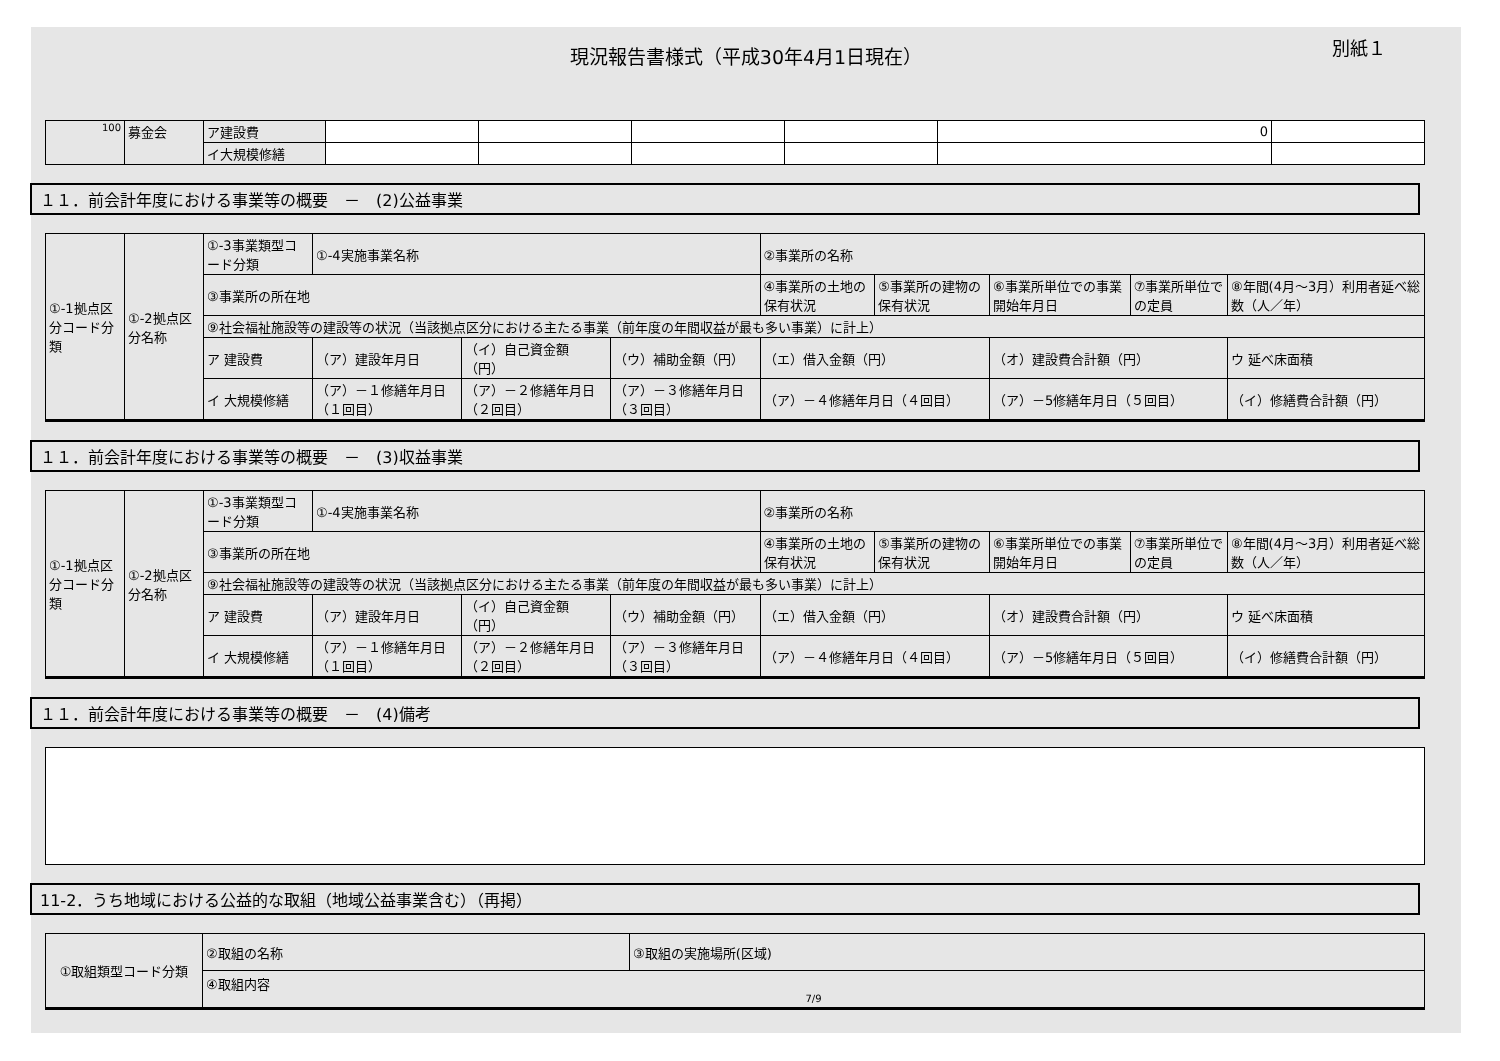現況報告書様式（平成30年4月1日現在） 別紙１
| 100 | 募金会 | ア建設費 | | | | | 0 | |
| | | イ大規模修繕 | | | | | | |
１１．前会計年度における事業等の概要　－　(2)公益事業
| ①-1拠点区分コード分類 | ①-2拠点区分名称 | ①-3事業類型コード分類 | ①-4実施事業名称 | | | ②事業所の名称 | | | | |
| | | ③事業所の所在地 | | | | ④事業所の土地の保有状況 | ⑤事業所の建物の保有状況 | ⑥事業所単位での事業開始年月日 | ⑦事業所単位での定員 | ⑧年間(4月～3月）利用者延べ総数（人／年） |
| | | ⑨社会福祉施設等の建設等の状況（当該拠点区分における主たる事業（前年度の年間収益が最も多い事業）に計上） | | | | | | | | |
| | | ア 建設費 | （ア）建設年月日 | （イ）自己資金額（円） | （ウ）補助金額（円） | （エ）借入金額（円） | | （オ）建設費合計額（円） | | ウ 延べ床面積 |
| | | イ 大規模修繕 | （ア）－１修繕年月日（１回目） | （ア）－２修繕年月日（２回目） | （ア）－３修繕年月日（３回目） | （ア）－４修繕年月日（４回目） | | （ア）－5修繕年月日（５回目） | | （イ）修繕費合計額（円） |
１１．前会計年度における事業等の概要　－　(3)収益事業
| ①-1拠点区分コード分類 | ①-2拠点区分名称 | ①-3事業類型コード分類 | ①-4実施事業名称 | | | ②事業所の名称 | | | | |
| | | ③事業所の所在地 | | | | ④事業所の土地の保有状況 | ⑤事業所の建物の保有状況 | ⑥事業所単位での事業開始年月日 | ⑦事業所単位での定員 | ⑧年間(4月～3月）利用者延べ総数（人／年） |
| | | ⑨社会福祉施設等の建設等の状況（当該拠点区分における主たる事業（前年度の年間収益が最も多い事業）に計上） | | | | | | | | |
| | | ア 建設費 | （ア）建設年月日 | （イ）自己資金額（円） | （ウ）補助金額（円） | （エ）借入金額（円） | | （オ）建設費合計額（円） | | ウ 延べ床面積 |
| | | イ 大規模修繕 | （ア）－１修繕年月日（１回目） | （ア）－２修繕年月日（２回目） | （ア）－３修繕年月日（３回目） | （ア）－４修繕年月日（４回目） | | （ア）－5修繕年月日（５回目） | | （イ）修繕費合計額（円） |
１１．前会計年度における事業等の概要　－　(4)備考
11-2．うち地域における公益的な取組（地域公益事業含む）（再掲）
| ①取組類型コード分類 | ②取組の名称 | ③取組の実施場所(区域) |
| | ④取組内容 7/9 | |